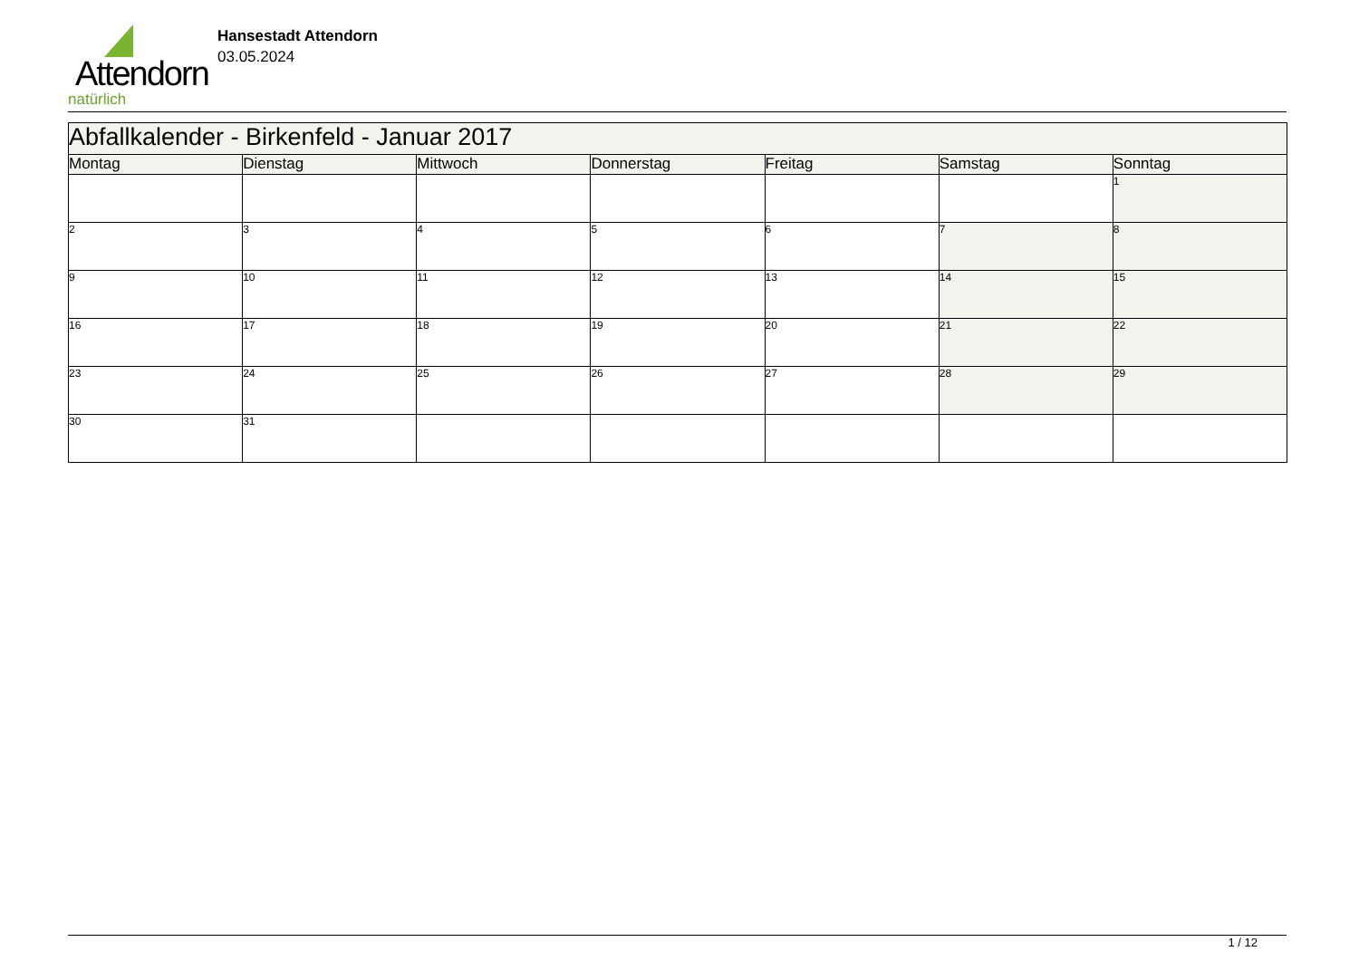Attendorn
natürlich
Hansestadt Attendorn
03.05.2024
| Abfallkalender - Birkenfeld - Januar 2017 | | | | | | |
| Montag | Dienstag | Mittwoch | Donnerstag | Freitag | Samstag | Sonntag |
| | | | | | | 1 |
| 2 | 3 | 4 | 5 | 6 | 7 | 8 |
| 9 | 10 | 11 | 12 | 13 | 14 | 15 |
| 16 | 17 | 18 | 19 | 20 | 21 | 22 |
| 23 | 24 | 25 | 26 | 27 | 28 | 29 |
| 30 | 31 | | | | | |
1 / 12